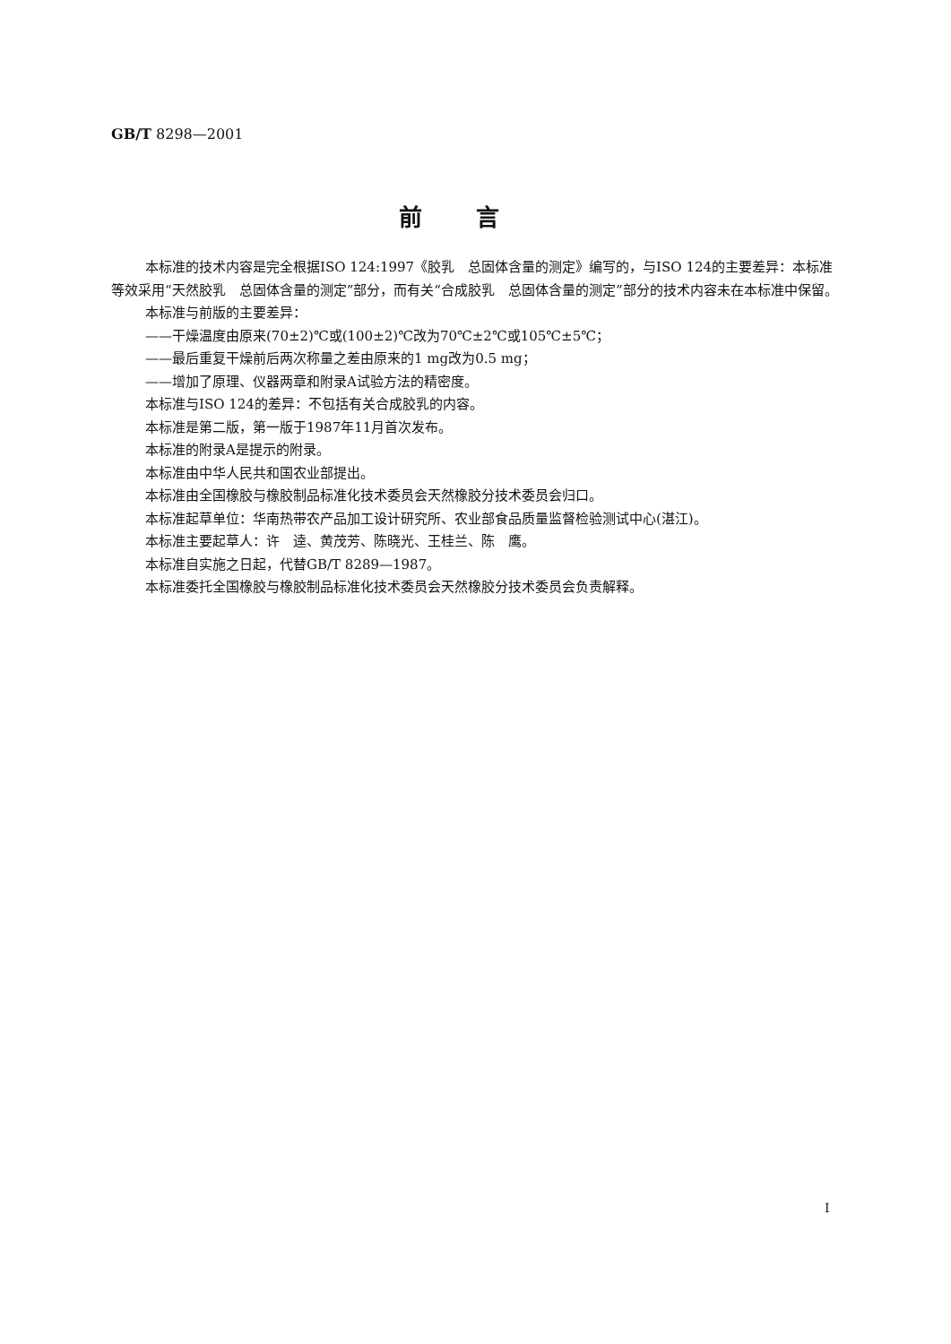GB/T 8298—2001
前言
本标准的技术内容是完全根据ISO 124:1997《胶乳　总固体含量的测定》编写的，与ISO 124的主要差异：本标准等效采用“天然胶乳　总固体含量的测定”部分，而有关“合成胶乳　总固体含量的测定”部分的技术内容未在本标准中保留。
本标准与前版的主要差异：
——干燥温度由原来(70±2)℃或(100±2)℃改为70℃±2℃或105℃±5℃；
——最后重复干燥前后两次称量之差由原来的1 mg改为0.5 mg；
——增加了原理、仪器两章和附录A试验方法的精密度。
本标准与ISO 124的差异：不包括有关合成胶乳的内容。
本标准是第二版，第一版于1987年11月首次发布。
本标准的附录A是提示的附录。
本标准由中华人民共和国农业部提出。
本标准由全国橡胶与橡胶制品标准化技术委员会天然橡胶分技术委员会归口。
本标准起草单位：华南热带农产品加工设计研究所、农业部食品质量监督检验测试中心(湛江)。
本标准主要起草人：许　逵、黄茂芳、陈晓光、王桂兰、陈　鹰。
本标准自实施之日起，代替GB/T 8289—1987。
本标准委托全国橡胶与橡胶制品标准化技术委员会天然橡胶分技术委员会负责解释。
I